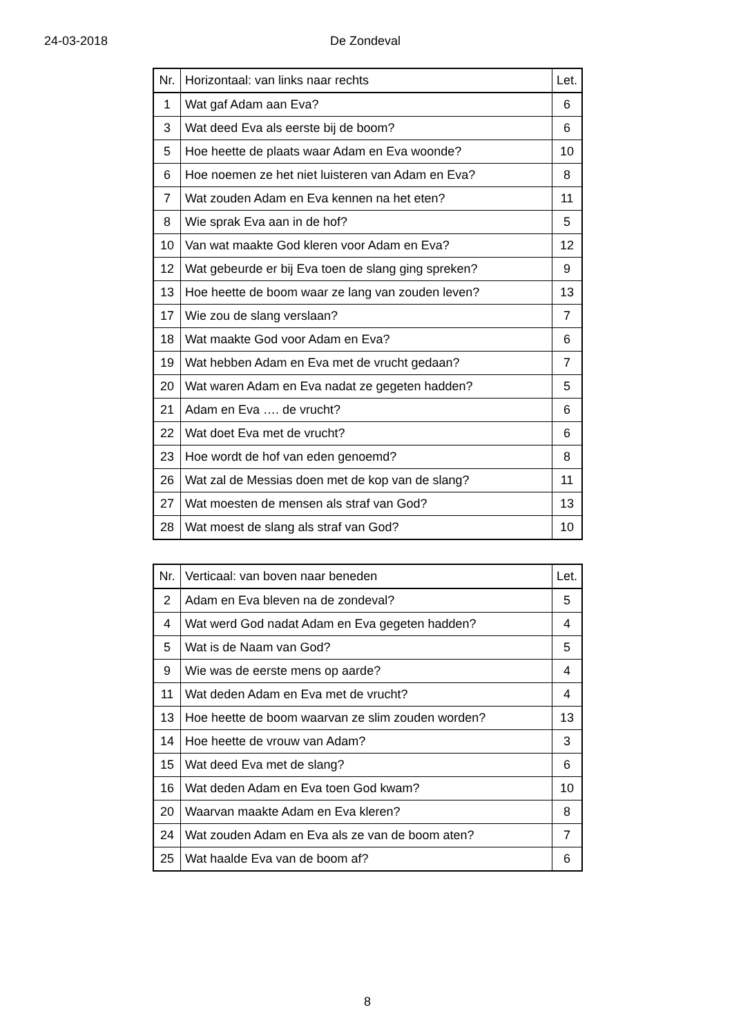24-03-2018 De Zondeval
| Nr. | Horizontaal: van links naar rechts | Let. |
| --- | --- | --- |
| 1 | Wat gaf Adam aan Eva? | 6 |
| 3 | Wat deed Eva als eerste bij de boom? | 6 |
| 5 | Hoe heette de plaats waar Adam en Eva woonde? | 10 |
| 6 | Hoe noemen ze het niet luisteren van Adam en Eva? | 8 |
| 7 | Wat zouden Adam en Eva kennen na het eten? | 11 |
| 8 | Wie sprak Eva aan in de hof? | 5 |
| 10 | Van wat maakte God kleren voor Adam en Eva? | 12 |
| 12 | Wat gebeurde er bij Eva toen de slang ging spreken? | 9 |
| 13 | Hoe heette de boom waar ze lang van zouden leven? | 13 |
| 17 | Wie zou de slang verslaan? | 7 |
| 18 | Wat maakte God voor Adam en Eva? | 6 |
| 19 | Wat hebben Adam en Eva met de vrucht gedaan? | 7 |
| 20 | Wat waren Adam en Eva nadat ze gegeten hadden? | 5 |
| 21 | Adam en Eva …. de vrucht? | 6 |
| 22 | Wat doet Eva met de vrucht? | 6 |
| 23 | Hoe wordt de hof van eden genoemd? | 8 |
| 26 | Wat zal de Messias doen met de kop van de slang? | 11 |
| 27 | Wat moesten de mensen als straf van God? | 13 |
| 28 | Wat moest de slang als straf van God? | 10 |
| Nr. | Verticaal: van boven naar beneden | Let. |
| --- | --- | --- |
| 2 | Adam en Eva bleven na de zondeval? | 5 |
| 4 | Wat werd God nadat Adam en Eva gegeten hadden? | 4 |
| 5 | Wat is de Naam van God? | 5 |
| 9 | Wie was de eerste mens op aarde? | 4 |
| 11 | Wat deden Adam en Eva met de vrucht? | 4 |
| 13 | Hoe heette de boom waarvan ze slim zouden worden? | 13 |
| 14 | Hoe heette de vrouw van Adam? | 3 |
| 15 | Wat deed Eva met de slang? | 6 |
| 16 | Wat deden Adam en Eva toen God kwam? | 10 |
| 20 | Waarvan maakte Adam en Eva kleren? | 8 |
| 24 | Wat zouden Adam en Eva als ze van de boom aten? | 7 |
| 25 | Wat haalde Eva van de boom af? | 6 |
8